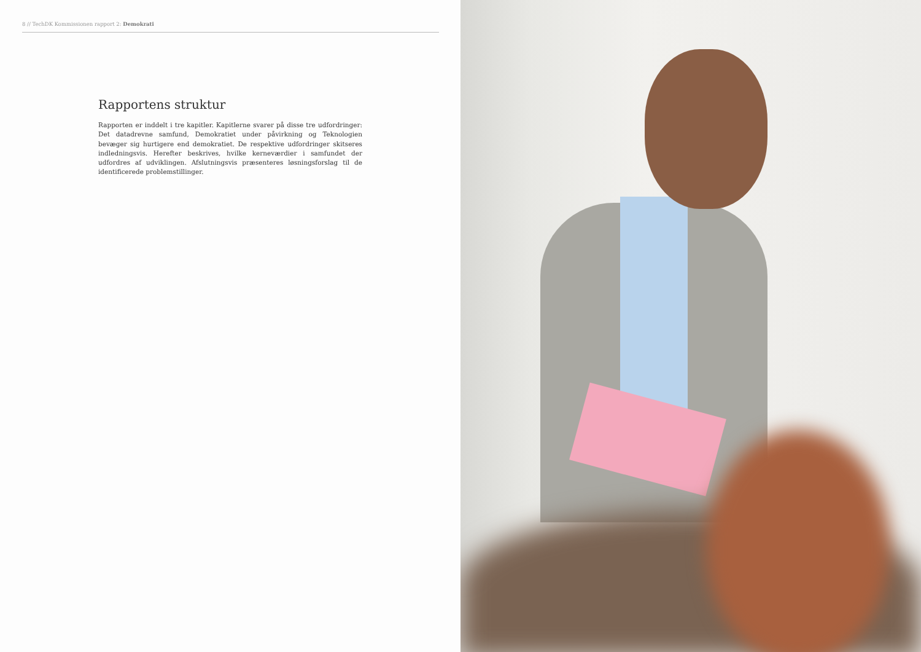8 // TechDK Kommissionen rapport 2: Demokrati
Rapportens struktur
Rapporten er inddelt i tre kapitler. Kapitlerne svarer på disse tre udfordringer: Det datadrevne samfund, Demokratiet under påvirkning og Teknologien bevæger sig hurtigere end demokratiet. De respektive udfordringer skitseres indledningsvis. Herefter beskrives, hvilke kerneværdier i samfundet der udfordres af udviklingen. Afslutningsvis præsenteres løsningsforslag til de identificerede problemstillinger.